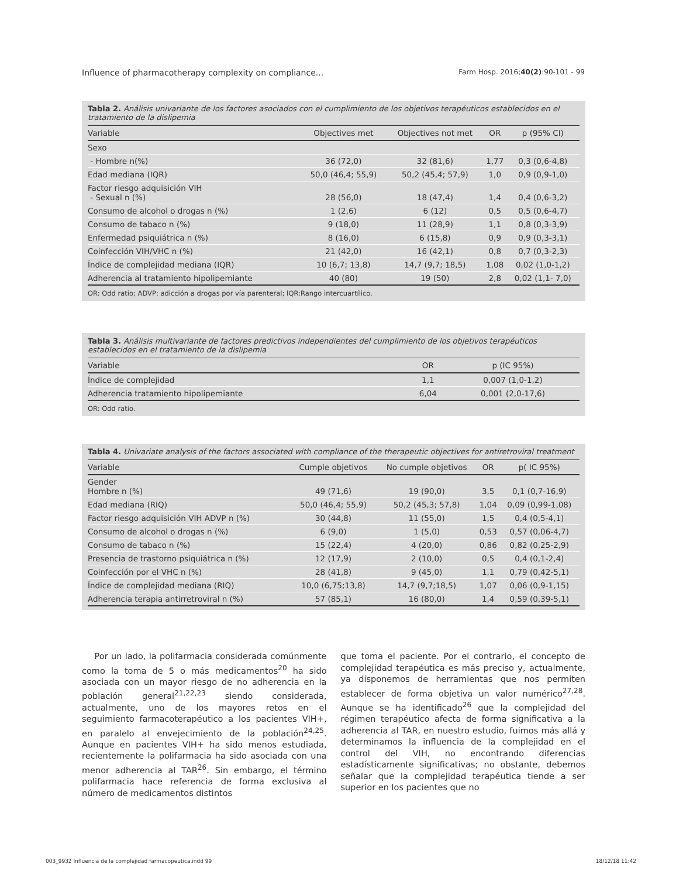Influence of pharmacotherapy complexity on compliance... Farm Hosp. 2016;40(2):90-101 - 99
Tabla 2. Análisis univariante de los factores asociados con el cumplimiento de los objetivos terapéuticos establecidos en el tratamiento de la dislipemia
| Variable | Objectives met | Objectives not met | OR | p (95% CI) |
| --- | --- | --- | --- | --- |
| Sexo | | | | |
| - Hombre n(%) | 36 (72,0) | 32 (81,6) | 1,77 | 0,3 (0,6-4,8) |
| Edad mediana (IQR) | 50,0 (46,4; 55,9) | 50,2 (45,4; 57,9) | 1,0 | 0,9 (0,9-1,0) |
| Factor riesgo adquisición VIH - Sexual n (%) | 28 (56,0) | 18 (47,4) | 1,4 | 0,4 (0,6-3,2) |
| Consumo de alcohol o drogas n (%) | 1 (2,6) | 6 (12) | 0,5 | 0,5 (0,6-4,7) |
| Consumo de tabaco n (%) | 9 (18,0) | 11 (28,9) | 1,1 | 0,8 (0,3-3,9) |
| Enfermedad psiquiátrica n (%) | 8 (16,0) | 6 (15,8) | 0,9 | 0,9 (0,3-3,1) |
| Coinfección VIH/VHC n (%) | 21 (42,0) | 16 (42,1) | 0,8 | 0,7 (0,3-2,3) |
| Índice de complejidad mediana (IQR) | 10 (6,7; 13,8) | 14,7 (9,7; 18,5) | 1,08 | 0,02 (1,0-1,2) |
| Adherencia al tratamiento hipolipemiante | 40 (80) | 19 (50) | 2,8 | 0,02 (1,1- 7,0) |
OR: Odd ratio; ADVP: adicción a drogas por vía parenteral; IQR:Rango intercuartílico.
Tabla 3. Análisis multivariante de factores predictivos independientes del cumplimiento de los objetivos terapéuticos establecidos en el tratamiento de la dislipemia
| Variable | OR | p (IC 95%) |
| --- | --- | --- |
| Índice de complejidad | 1,1 | 0,007 (1,0-1,2) |
| Adherencia tratamiento hipolipemiante | 6,04 | 0,001 (2,0-17,6) |
OR: Odd ratio.
Tabla 4. Univariate analysis of the factors associated with compliance of the therapeutic objectives for antiretroviral treatment
| Variable | Cumple objetivos | No cumple objetivos | OR | p( IC 95%) |
| --- | --- | --- | --- | --- |
| Gender Hombre n (%) | 49 (71,6) | 19 (90,0) | 3,5 | 0,1 (0,7-16,9) |
| Edad mediana (RIQ) | 50,0 (46,4; 55,9) | 50,2 (45,3; 57,8) | 1,04 | 0,09 (0,99-1,08) |
| Factor riesgo adquisición VIH ADVP n (%) | 30 (44,8) | 11 (55,0) | 1,5 | 0,4 (0,5-4,1) |
| Consumo de alcohol o drogas n (%) | 6 (9,0) | 1 (5,0) | 0,53 | 0,57 (0,06-4,7) |
| Consumo de tabaco n (%) | 15 (22,4) | 4 (20,0) | 0,86 | 0,82 (0,25-2,9) |
| Presencia de trastorno psiquiátrica n (%) | 12 (17,9) | 2 (10,0) | 0,5 | 0,4 (0,1-2,4) |
| Coinfección por el VHC n (%) | 28 (41,8) | 9 (45,0) | 1,1 | 0,79 (0,42-5,1) |
| Índice de complejidad mediana (RIQ) | 10,0 (6,75;13,8) | 14,7 (9,7;18,5) | 1,07 | 0,06 (0,9-1,15) |
| Adherencia terapia antirretroviral n (%) | 57 (85,1) | 16 (80,0) | 1,4 | 0,59 (0,39-5,1) |
Por un lado, la polifarmacia considerada comúnmente como la toma de 5 o más medicamentos<sup>20</sup> ha sido asociada con un mayor riesgo de no adherencia en la población general<sup>21,22,23</sup> siendo considerada, actualmente, uno de los mayores retos en el seguimiento farmacoterapéutico a los pacientes VIH+, en paralelo al envejecimiento de la población<sup>24,25</sup>. Aunque en pacientes VIH+ ha sido menos estudiada, recientemente la polifarmacia ha sido asociada con una menor adherencia al TAR<sup>26</sup>. Sin embargo, el término polifarmacia hace referencia de forma exclusiva al número de medicamentos distintos
que toma el paciente. Por el contrario, el concepto de complejidad terapéutica es más preciso y, actualmente, ya disponemos de herramientas que nos permiten establecer de forma objetiva un valor numérico<sup>27,28</sup>. Aunque se ha identificado<sup>26</sup> que la complejidad del régimen terapéutico afecta de forma significativa a la adherencia al TAR, en nuestro estudio, fuimos más allá y determinamos la influencia de la complejidad en el control del VIH, no encontrando diferencias estadísticamente significativas; no obstante, debemos señalar que la complejidad terapéutica tiende a ser superior en los pacientes que no
003_9932 Influencia de la complejidad farmacopeutica.indd 99 18/12/18 11:42